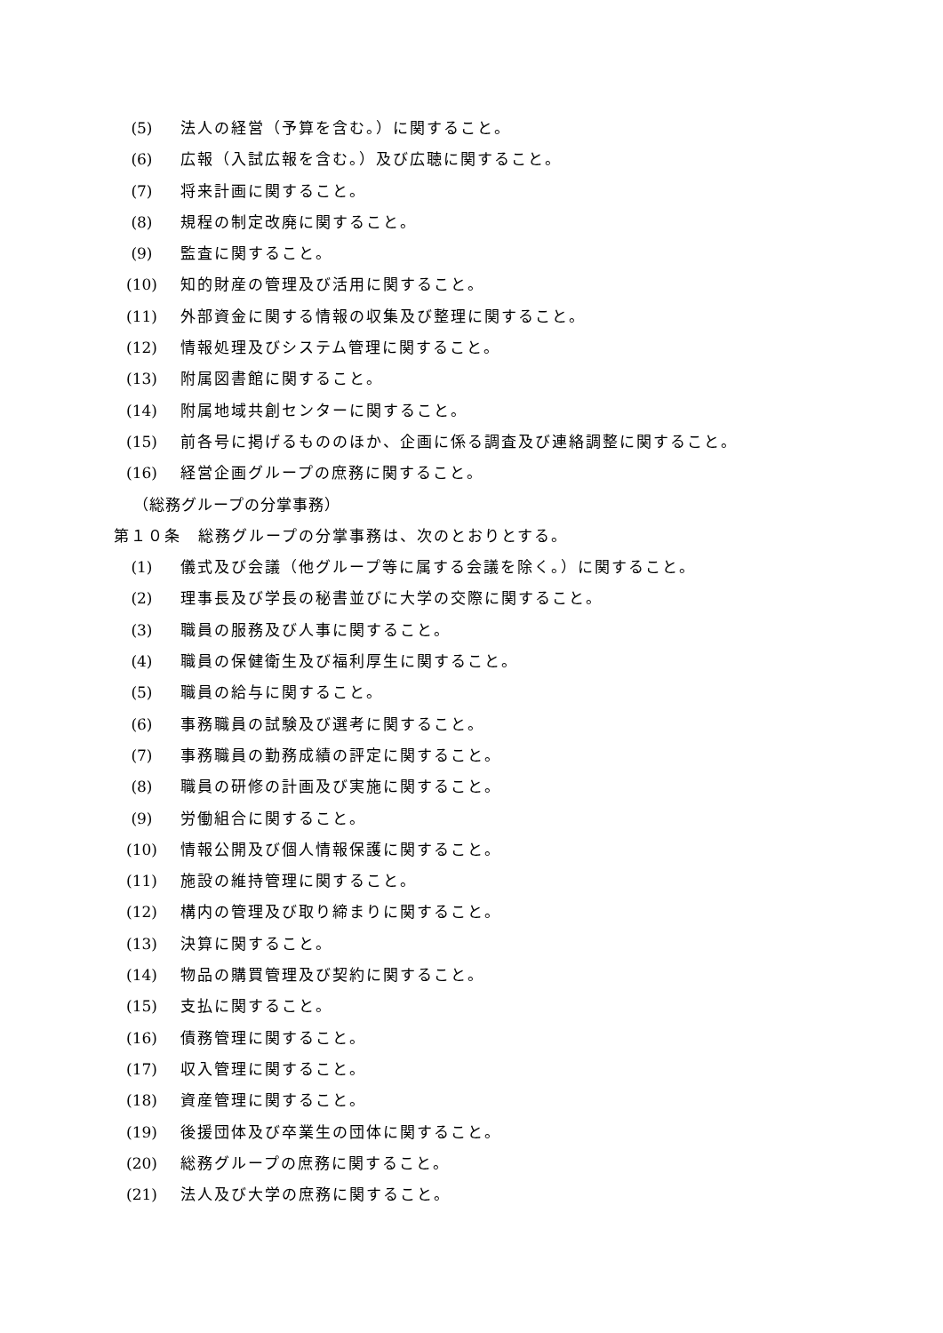(5) 法人の経営（予算を含む。）に関すること。
(6) 広報（入試広報を含む。）及び広聴に関すること。
(7) 将来計画に関すること。
(8) 規程の制定改廃に関すること。
(9) 監査に関すること。
(10) 知的財産の管理及び活用に関すること。
(11) 外部資金に関する情報の収集及び整理に関すること。
(12) 情報処理及びシステム管理に関すること。
(13) 附属図書館に関すること。
(14) 附属地域共創センターに関すること。
(15) 前各号に掲げるもののほか、企画に係る調査及び連絡調整に関すること。
(16) 経営企画グループの庶務に関すること。
（総務グループの分掌事務）
第１０条　総務グループの分掌事務は、次のとおりとする。
(1) 儀式及び会議（他グループ等に属する会議を除く。）に関すること。
(2) 理事長及び学長の秘書並びに大学の交際に関すること。
(3) 職員の服務及び人事に関すること。
(4) 職員の保健衛生及び福利厚生に関すること。
(5) 職員の給与に関すること。
(6) 事務職員の試験及び選考に関すること。
(7) 事務職員の勤務成績の評定に関すること。
(8) 職員の研修の計画及び実施に関すること。
(9) 労働組合に関すること。
(10) 情報公開及び個人情報保護に関すること。
(11) 施設の維持管理に関すること。
(12) 構内の管理及び取り締まりに関すること。
(13) 決算に関すること。
(14) 物品の購買管理及び契約に関すること。
(15) 支払に関すること。
(16) 債務管理に関すること。
(17) 収入管理に関すること。
(18) 資産管理に関すること。
(19) 後援団体及び卒業生の団体に関すること。
(20) 総務グループの庶務に関すること。
(21) 法人及び大学の庶務に関すること。